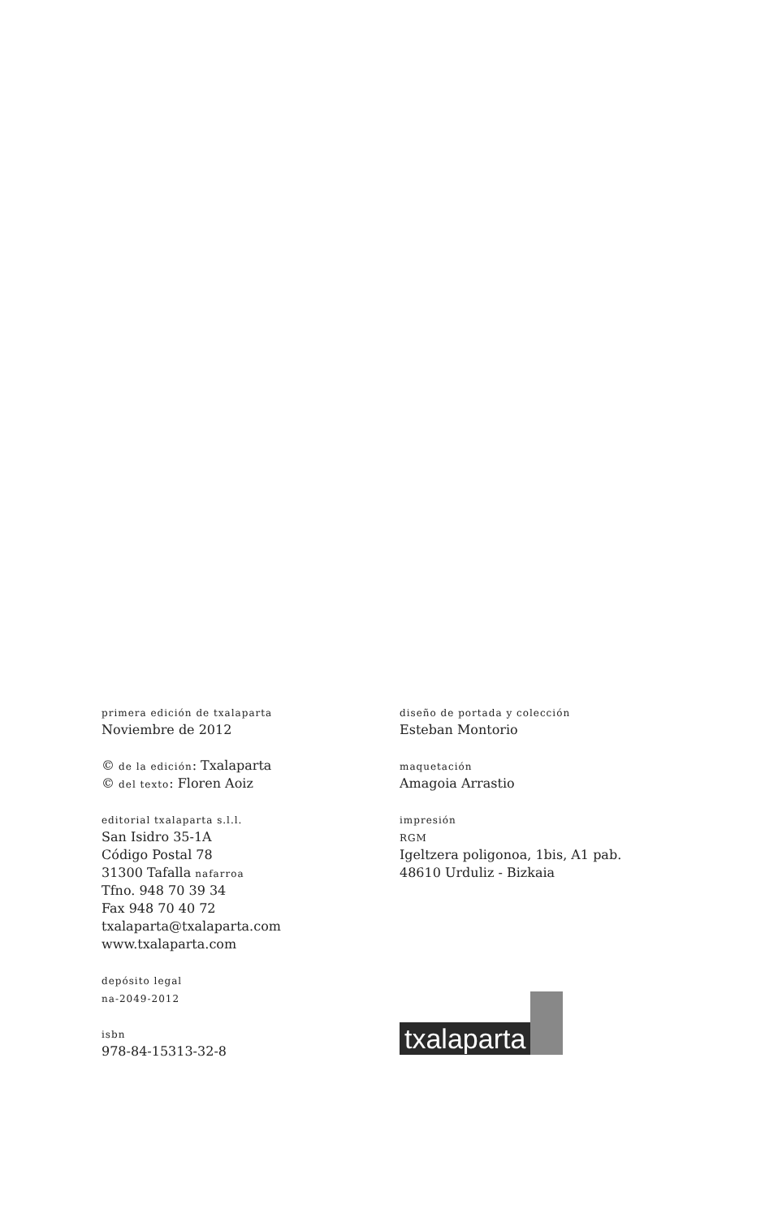primera edición de txalaparta
Noviembre de 2012
© de la edición: Txalaparta
© del texto: Floren Aoiz
editorial txalaparta s.l.l.
San Isidro 35-1A
Código Postal 78
31300 Tafalla nafarroa
Tfno. 948 70 39 34
Fax 948 70 40 72
txalaparta@txalaparta.com
www.txalaparta.com
depósito legal
na-2049-2012
isbn
978-84-15313-32-8
diseño de portada y colección
Esteban Montorio
maquetación
Amagoia Arrastio
impresión
RGM
Igeltzera poligonoa, 1bis, A1 pab.
48610 Urduliz - Bizkaia
txalaparta